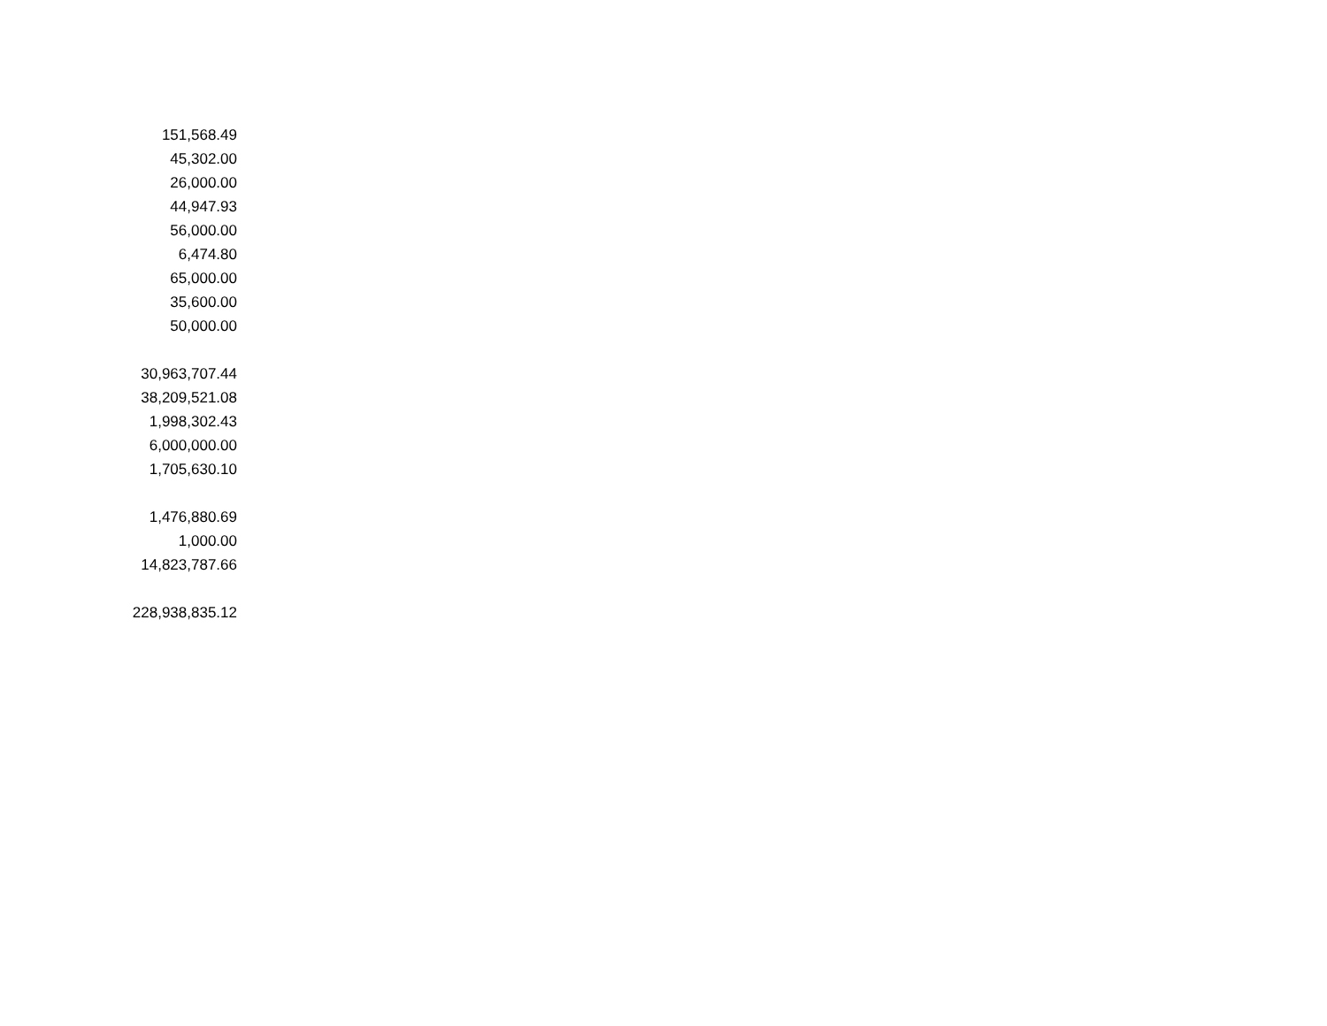| 151,568.49 |
| 45,302.00 |
| 26,000.00 |
| 44,947.93 |
| 56,000.00 |
| 6,474.80 |
| 65,000.00 |
| 35,600.00 |
| 50,000.00 |
| 30,963,707.44 |
| 38,209,521.08 |
| 1,998,302.43 |
| 6,000,000.00 |
| 1,705,630.10 |
| 1,476,880.69 |
| 1,000.00 |
| 14,823,787.66 |
| 228,938,835.12 |